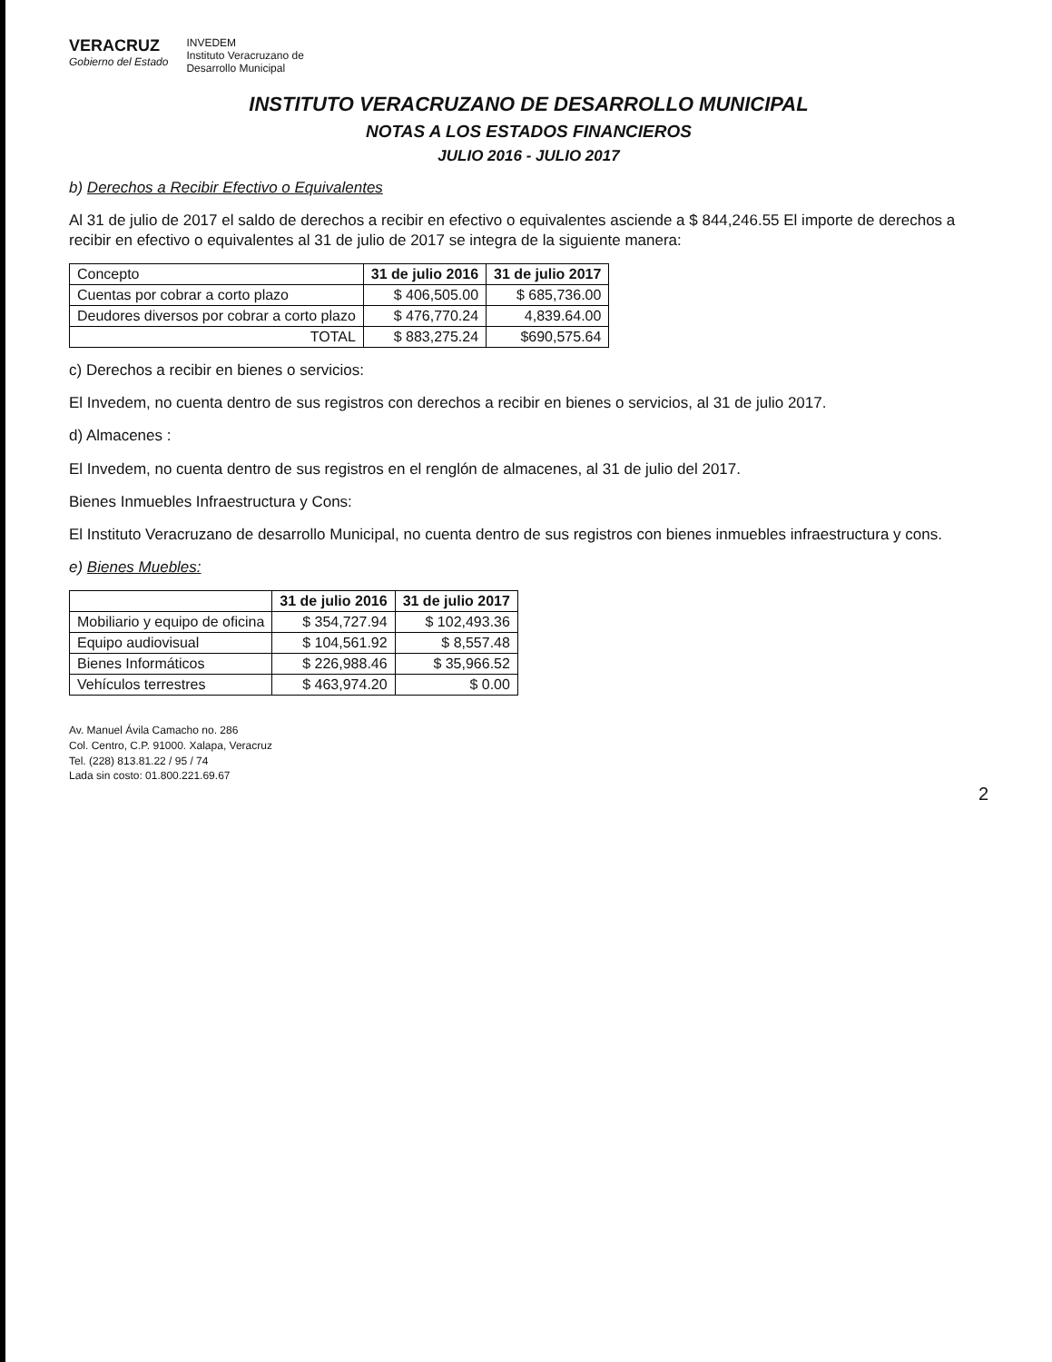VERACRUZ
Gobierno del Estado
INVEDEM
Instituto Veracruzano de
Desarrollo Municipal
INSTITUTO VERACRUZANO DE DESARROLLO MUNICIPAL
NOTAS A LOS ESTADOS FINANCIEROS
JULIO 2016 - JULIO 2017
b) Derechos a Recibir Efectivo o Equivalentes
Al 31 de julio de 2017 el saldo de derechos a recibir en efectivo o equivalentes asciende a $ 844,246.55 El importe de derechos a recibir en efectivo o equivalentes al 31 de julio de 2017 se integra de la siguiente manera:
| Concepto | 31 de julio 2016 | 31 de julio 2017 |
| --- | --- | --- |
| Cuentas por cobrar a corto plazo | $ 406,505.00 | $ 685,736.00 |
| Deudores diversos por cobrar a corto plazo | $ 476,770.24 | 4,839.64.00 |
| TOTAL | $ 883,275.24 | $690,575.64 |
c) Derechos a recibir en bienes o servicios:
El Invedem, no cuenta dentro de sus registros con derechos a recibir en bienes o servicios, al 31 de julio 2017.
d) Almacenes :
El Invedem, no cuenta dentro de sus registros en el renglón de almacenes, al 31 de julio del 2017.
Bienes Inmuebles Infraestructura y Cons:
El Instituto Veracruzano de desarrollo Municipal, no cuenta dentro de sus registros con bienes inmuebles infraestructura y cons.
e) Bienes Muebles:
| | 31 de julio 2016 | 31 de julio 2017 |
| --- | --- | --- |
| Mobiliario y equipo de oficina | $ 354,727.94 | $ 102,493.36 |
| Equipo audiovisual | $ 104,561.92 | $ 8,557.48 |
| Bienes Informáticos | $ 226,988.46 | $ 35,966.52 |
| Vehículos terrestres | $ 463,974.20 | $ 0.00 |
Av. Manuel Ávila Camacho no. 286
Col. Centro, C.P. 91000. Xalapa, Veracruz
Tel. (228) 813.81.22 / 95 / 74
Lada sin costo: 01.800.221.69.67
2